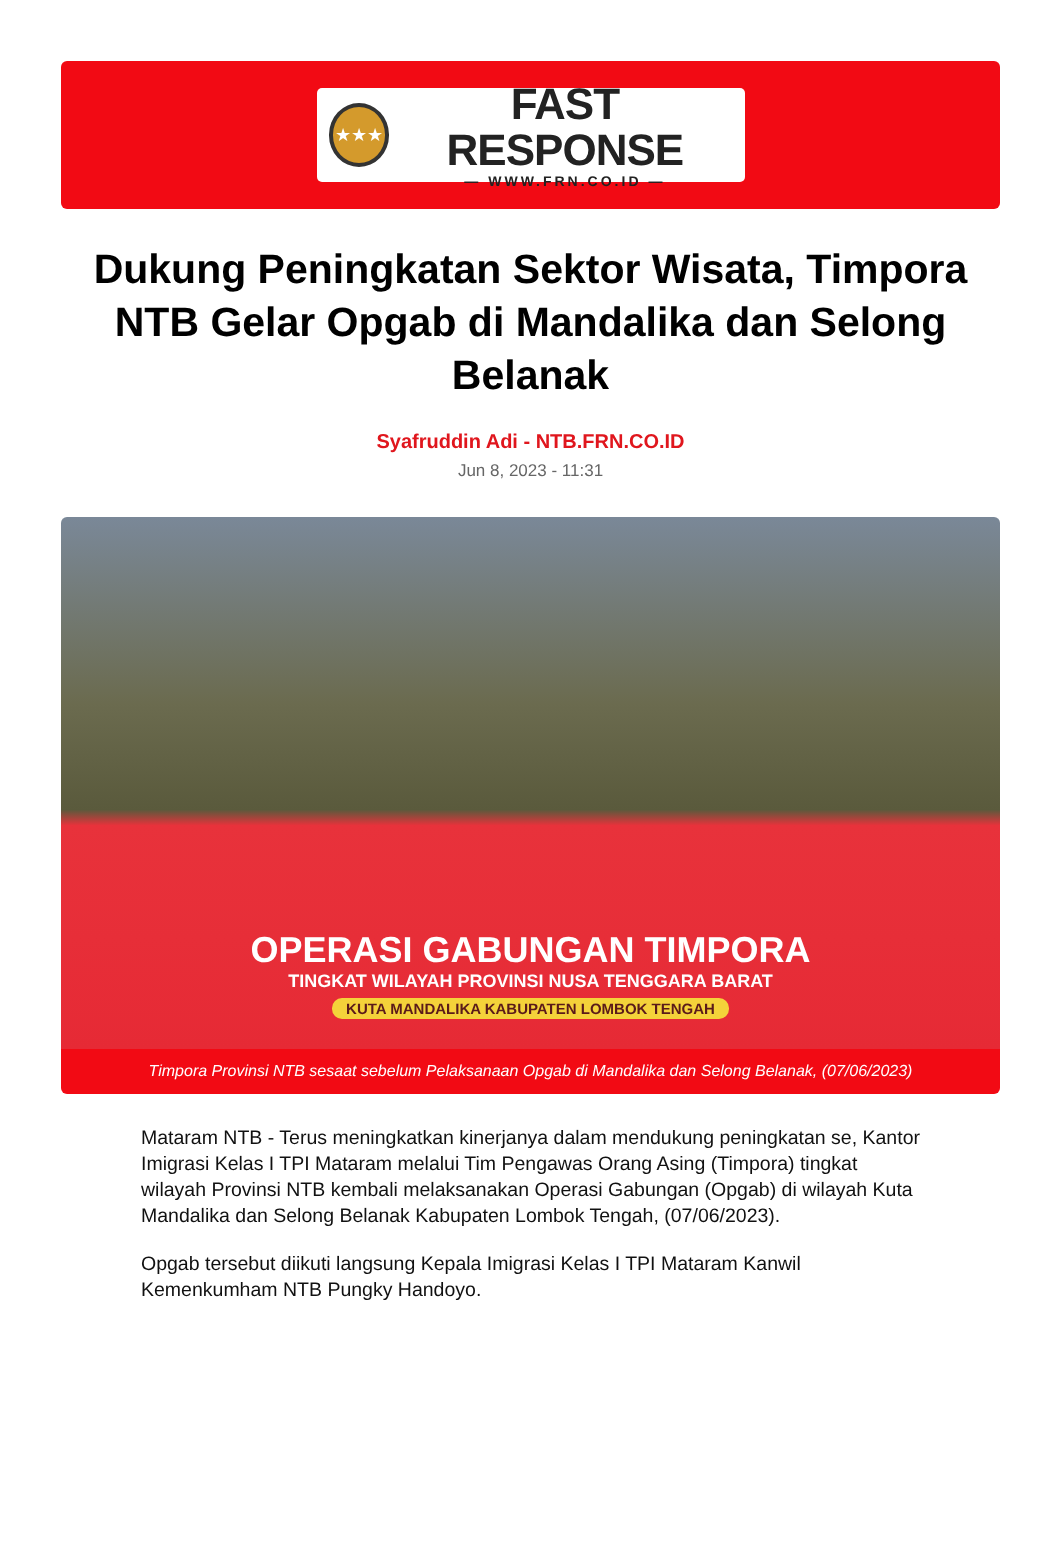★★★
FAST RESPONSE
— WWW.FRN.CO.ID —
Dukung Peningkatan Sektor Wisata, Timpora NTB Gelar Opgab di Mandalika dan Selong Belanak
Syafruddin Adi - NTB.FRN.CO.ID
Jun 8, 2023 - 11:31
OPERASI GABUNGAN TIMPORA
TINGKAT WILAYAH PROVINSI NUSA TENGGARA BARAT
KUTA MANDALIKA KABUPATEN LOMBOK TENGAH
Timpora Provinsi NTB sesaat sebelum Pelaksanaan Opgab di Mandalika dan Selong Belanak, (07/06/2023)
Mataram NTB - Terus meningkatkan kinerjanya dalam mendukung peningkatan se, Kantor Imigrasi Kelas I TPI Mataram melalui Tim Pengawas Orang Asing (Timpora) tingkat wilayah Provinsi NTB kembali melaksanakan Operasi Gabungan (Opgab) di wilayah Kuta Mandalika dan Selong Belanak Kabupaten Lombok Tengah, (07/06/2023).
Opgab tersebut diikuti langsung Kepala Imigrasi Kelas I TPI Mataram Kanwil Kemenkumham NTB Pungky Handoyo.